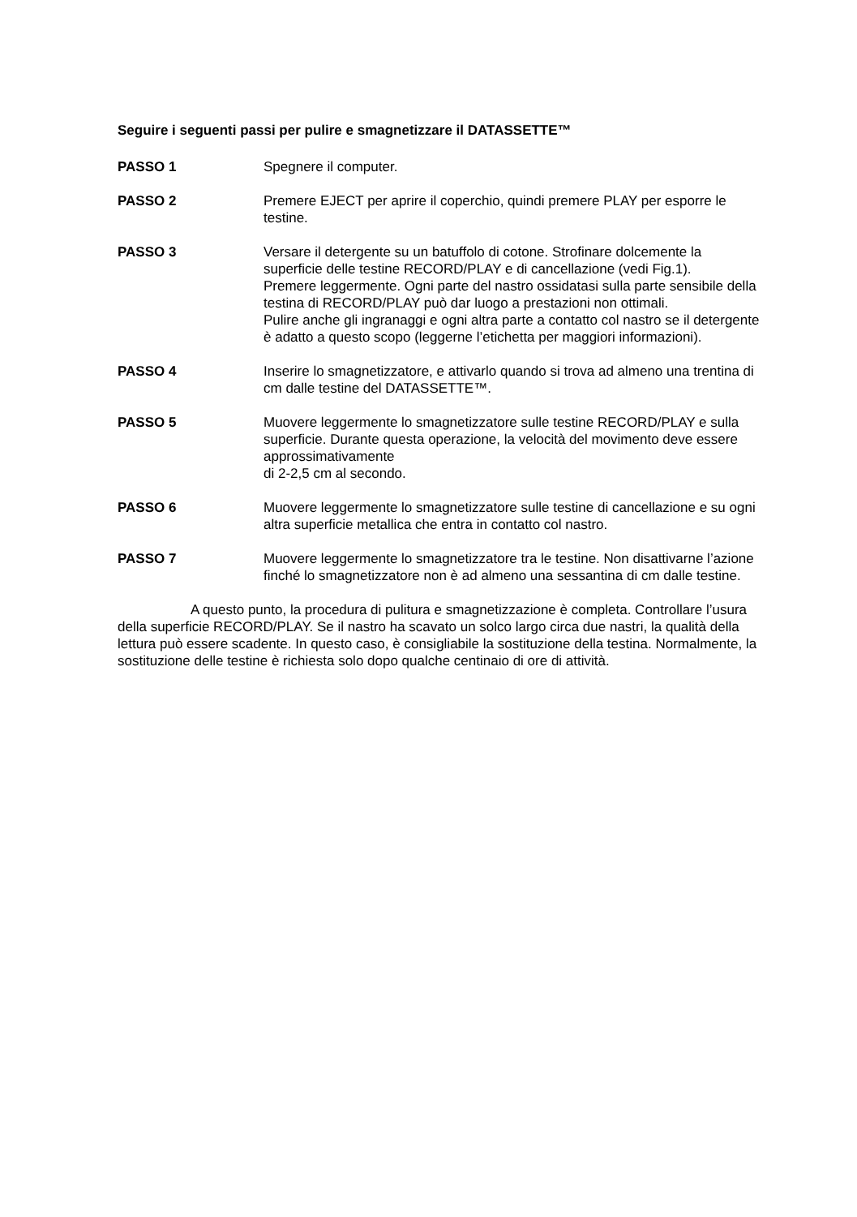Seguire i seguenti passi per pulire e smagnetizzare il DATASSETTE™
PASSO 1 Spegnere il computer.
PASSO 2 Premere EJECT per aprire il coperchio, quindi premere PLAY per esporre le testine.
PASSO 3 Versare il detergente su un batuffolo di cotone. Strofinare dolcemente la superficie delle testine RECORD/PLAY e di cancellazione (vedi Fig.1).
Premere leggermente. Ogni parte del nastro ossidatasi sulla parte sensibile della testina di RECORD/PLAY può dar luogo a prestazioni non ottimali.
Pulire anche gli ingranaggi e ogni altra parte a contatto col nastro se il detergente è adatto a questo scopo (leggerne l’etichetta per maggiori informazioni).
PASSO 4 Inserire lo smagnetizzatore, e attivarlo quando si trova ad almeno una trentina di cm dalle testine del DATASSETTE™.
PASSO 5 Muovere leggermente lo smagnetizzatore sulle testine RECORD/PLAY e sulla superficie. Durante questa operazione, la velocità del movimento deve essere approssimativamente
di 2-2,5 cm al secondo.
PASSO 6 Muovere leggermente lo smagnetizzatore sulle testine di cancellazione e su ogni altra superficie metallica che entra in contatto col nastro.
PASSO 7 Muovere leggermente lo smagnetizzatore tra le testine. Non disattivarne l’azione finché lo smagnetizzatore non è ad almeno una sessantina di cm dalle testine.
A questo punto, la procedura di pulitura e smagnetizzazione è completa. Controllare l’usura della superficie RECORD/PLAY. Se il nastro ha scavato un solco largo circa due nastri, la qualità della lettura può essere scadente. In questo caso, è consigliabile la sostituzione della testina. Normalmente, la sostituzione delle testine è richiesta solo dopo qualche centinaio di ore di attività.